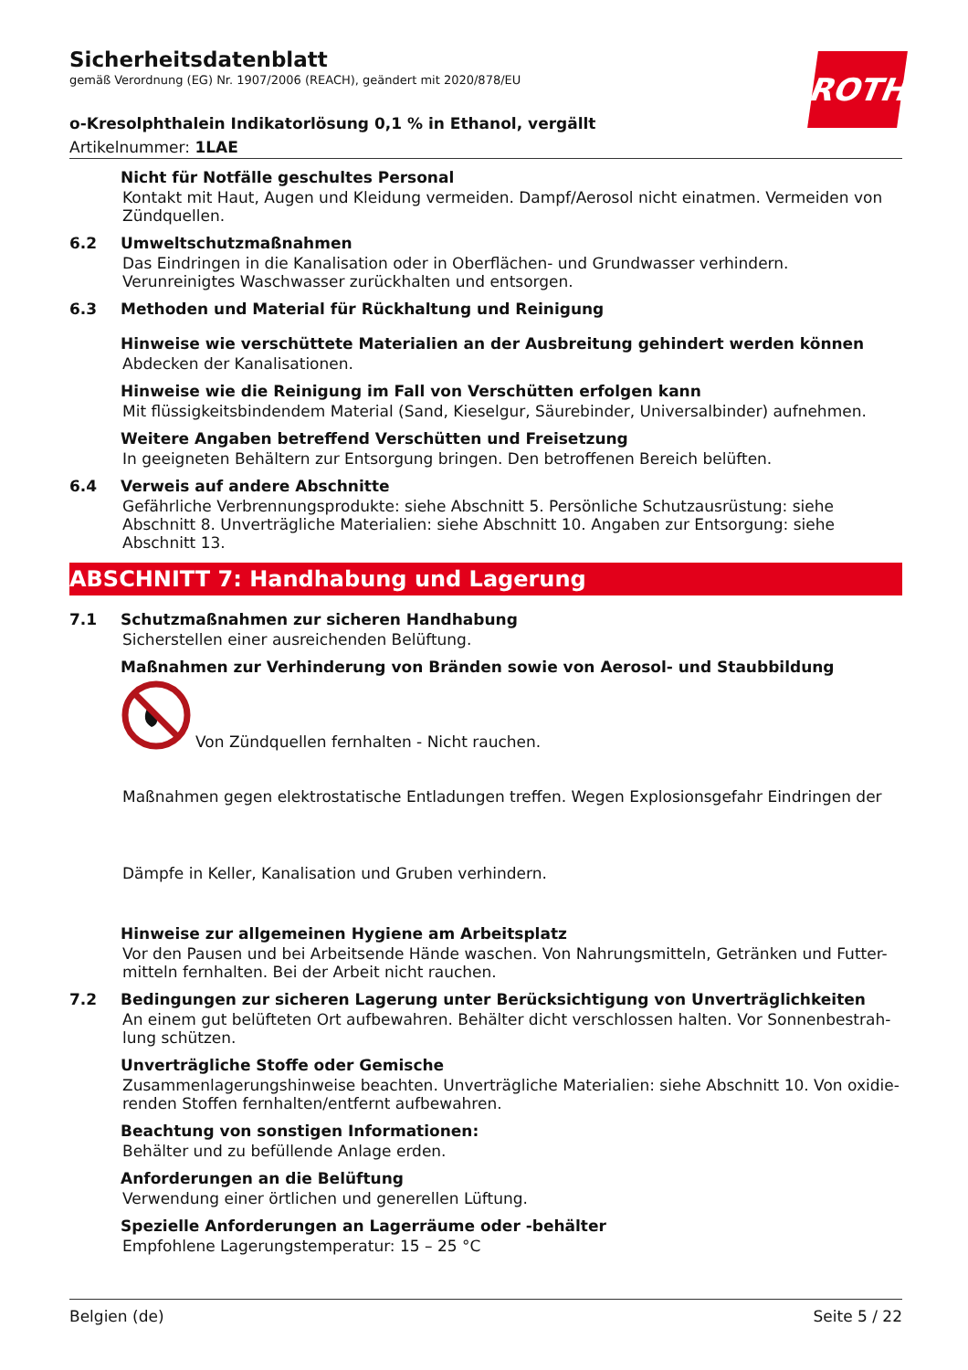ROTH
Sicherheitsdatenblatt
gemäß Verordnung (EG) Nr. 1907/2006 (REACH), geändert mit 2020/878/EU
o-Kresolphthalein Indikatorlösung 0,1 % in Ethanol, vergällt
Artikelnummer: 1LAE
Nicht für Notfälle geschultes Personal
Kontakt mit Haut, Augen und Kleidung vermeiden. Dampf/Aerosol nicht einatmen. Vermeiden von Zündquellen.
6.2 Umweltschutzmaßnahmen
Das Eindringen in die Kanalisation oder in Oberflächen- und Grundwasser verhindern. Verunreinigtes Waschwasser zurückhalten und entsorgen.
6.3 Methoden und Material für Rückhaltung und Reinigung
Hinweise wie verschüttete Materialien an der Ausbreitung gehindert werden können
Abdecken der Kanalisationen.
Hinweise wie die Reinigung im Fall von Verschütten erfolgen kann
Mit flüssigkeitsbindendem Material (Sand, Kieselgur, Säurebinder, Universalbinder) aufnehmen.
Weitere Angaben betreffend Verschütten und Freisetzung
In geeigneten Behältern zur Entsorgung bringen. Den betroffenen Bereich belüften.
6.4 Verweis auf andere Abschnitte
Gefährliche Verbrennungsprodukte: siehe Abschnitt 5. Persönliche Schutzausrüstung: siehe Abschnitt 8. Unverträgliche Materialien: siehe Abschnitt 10. Angaben zur Entsorgung: siehe Abschnitt 13.
ABSCHNITT 7: Handhabung und Lagerung
7.1 Schutzmaßnahmen zur sicheren Handhabung
Sicherstellen einer ausreichenden Belüftung.
Maßnahmen zur Verhinderung von Bränden sowie von Aerosol- und Staubbildung
Von Zündquellen fernhalten - Nicht rauchen.
Maßnahmen gegen elektrostatische Entladungen treffen. Wegen Explosionsgefahr Eindringen der
Dämpfe in Keller, Kanalisation und Gruben verhindern.
Hinweise zur allgemeinen Hygiene am Arbeitsplatz
Vor den Pausen und bei Arbeitsende Hände waschen. Von Nahrungsmitteln, Getränken und Futter-mitteln fernhalten. Bei der Arbeit nicht rauchen.
7.2 Bedingungen zur sicheren Lagerung unter Berücksichtigung von Unverträglichkeiten
An einem gut belüfteten Ort aufbewahren. Behälter dicht verschlossen halten. Vor Sonnenbestrah-lung schützen.
Unverträgliche Stoffe oder Gemische
Zusammenlagerungshinweise beachten. Unverträgliche Materialien: siehe Abschnitt 10. Von oxidie-renden Stoffen fernhalten/entfernt aufbewahren.
Beachtung von sonstigen Informationen:
Behälter und zu befüllende Anlage erden.
Anforderungen an die Belüftung
Verwendung einer örtlichen und generellen Lüftung.
Spezielle Anforderungen an Lagerräume oder -behälter
Empfohlene Lagerungstemperatur: 15 – 25 °C
Belgien (de) Seite 5 / 22